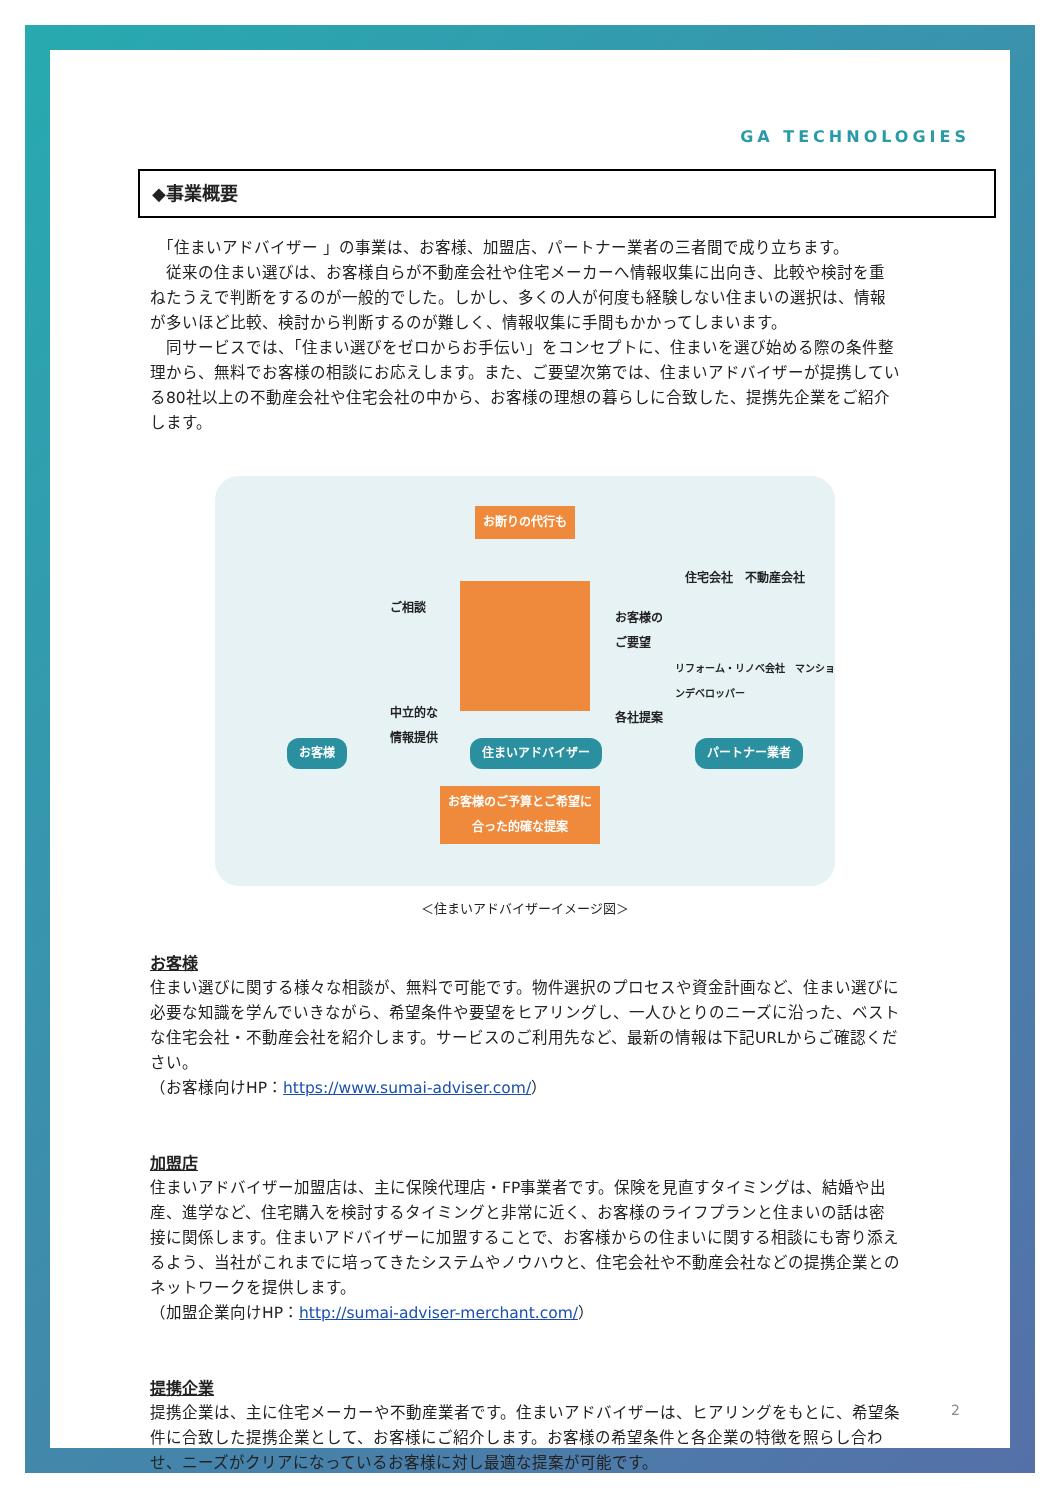GA TECHNOLOGIES
◆事業概要
　「住まいアドバイザー 」の事業は、お客様、加盟店、パートナー業者の三者間で成り立ちます。
　従来の住まい選びは、お客様自らが不動産会社や住宅メーカーへ情報収集に出向き、比較や検討を重ねたうえで判断をするのが一般的でした。しかし、多くの人が何度も経験しない住まいの選択は、情報が多いほど比較、検討から判断するのが難しく、情報収集に手間もかかってしまいます。
　同サービスでは、「住まい選びをゼロからお手伝い」をコンセプトに、住まいを選び始める際の条件整理から、無料でお客様の相談にお応えします。また、ご要望次第では、住まいアドバイザーが提携している80社以上の不動産会社や住宅会社の中から、お客様の理想の暮らしに合致した、提携先企業をご紹介します。
お断りの代行も
ご相談
中立的な
情報提供
お客様の
ご要望
各社提案
住宅会社　不動産会社
リフォーム・リノベ会社　マンションデベロッパー
お客様 住まいアドバイザー パートナー業者
お客様のご予算とご希望に
合った的確な提案
＜住まいアドバイザーイメージ図＞
お客様
住まい選びに関する様々な相談が、無料で可能です。物件選択のプロセスや資金計画など、住まい選びに必要な知識を学んでいきながら、希望条件や要望をヒアリングし、一人ひとりのニーズに沿った、ベストな住宅会社・不動産会社を紹介します。サービスのご利用先など、最新の情報は下記URLからご確認ください。
（お客様向けHP：https://www.sumai-adviser.com/）
加盟店
住まいアドバイザー加盟店は、主に保険代理店・FP事業者です。保険を見直すタイミングは、結婚や出産、進学など、住宅購入を検討するタイミングと非常に近く、お客様のライフプランと住まいの話は密接に関係します。住まいアドバイザーに加盟することで、お客様からの住まいに関する相談にも寄り添えるよう、当社がこれまでに培ってきたシステムやノウハウと、住宅会社や不動産会社などの提携企業とのネットワークを提供します。
（加盟企業向けHP：http://sumai-adviser-merchant.com/）
提携企業
提携企業は、主に住宅メーカーや不動産業者です。住まいアドバイザーは、ヒアリングをもとに、希望条件に合致した提携企業として、お客様にご紹介します。お客様の希望条件と各企業の特徴を照らし合わせ、ニーズがクリアになっているお客様に対し最適な提案が可能です。
2